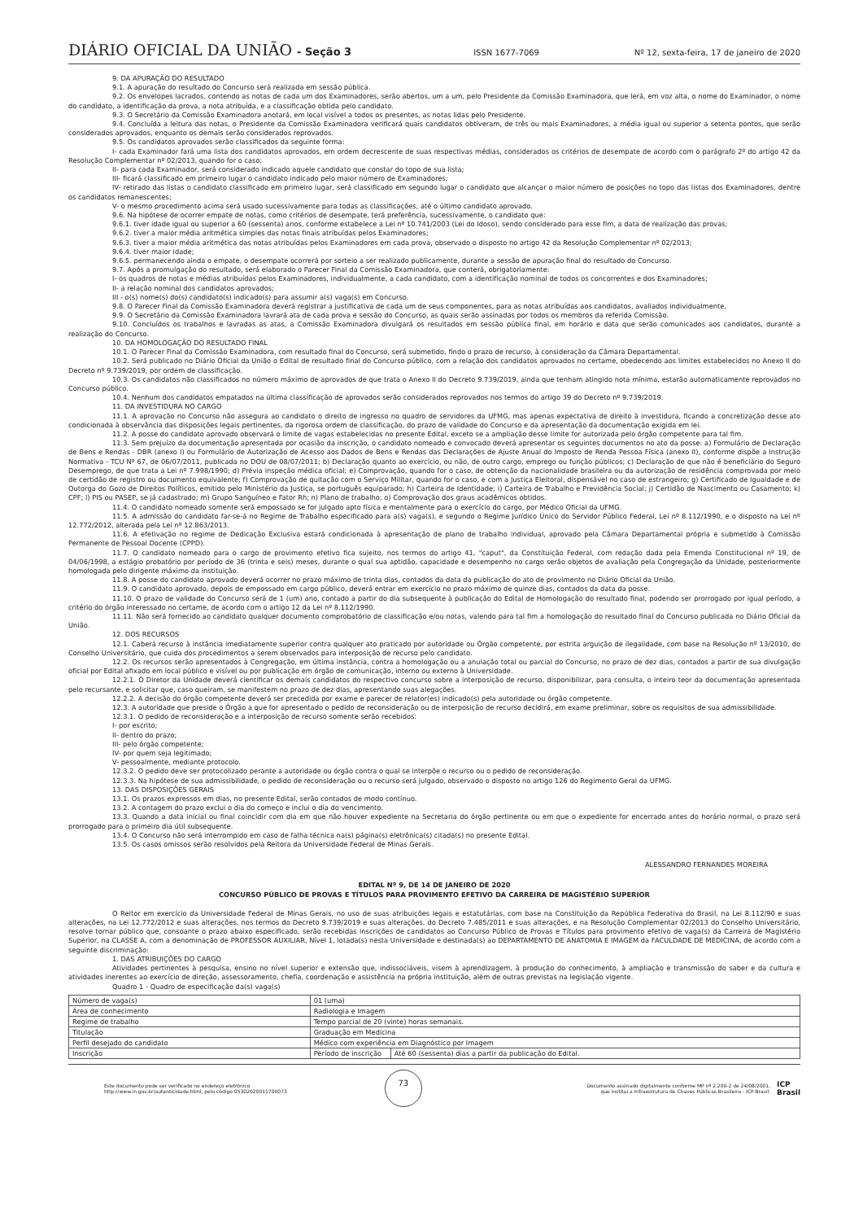DIÁRIO OFICIAL DA UNIÃO - Seção 3 ISSN 1677-7069 Nº 12, sexta-feira, 17 de janeiro de 2020
9. DA APURAÇÃO DO RESULTADO
9.1. A apuração do resultado do Concurso será realizada em sessão pública.
9.2. Os envelopes lacrados, contendo as notas de cada um dos Examinadores, serão abertos, um a um, pelo Presidente da Comissão Examinadora, que lerá, em voz alta, o nome do Examinador, o nome do candidato, a identificação da prova, a nota atribuída, e a classificação obtida pelo candidato.
9.3. O Secretário da Comissão Examinadora anotará, em local visível a todos os presentes, as notas lidas pelo Presidente.
9.4. Concluída a leitura das notas, o Presidente da Comissão Examinadora verificará quais candidatos obtiveram, de três ou mais Examinadores, a média igual ou superior a setenta pontos, que serão considerados aprovados, enquanto os demais serão considerados reprovados.
9.5. Os candidatos aprovados serão classificados da seguinte forma:
I- cada Examinador fará uma lista dos candidatos aprovados, em ordem decrescente de suas respectivas médias, considerados os critérios de desempate de acordo com o parágrafo 2º do artigo 42 da Resolução Complementar nº 02/2013, quando for o caso;
II- para cada Examinador, será considerado indicado aquele candidato que constar do topo de sua lista;
III- ficará classificado em primeiro lugar o candidato indicado pelo maior número de Examinadores;
IV- retirado das listas o candidato classificado em primeiro lugar, será classificado em segundo lugar o candidato que alcançar o maior número de posições no topo das listas dos Examinadores, dentre os candidatos remanescentes;
V- o mesmo procedimento acima será usado sucessivamente para todas as classificações, até o último candidato aprovado.
9.6. Na hipótese de ocorrer empate de notas, como critérios de desempate, terá preferência, sucessivamente, o candidato que:
9.6.1. tiver idade igual ou superior a 60 (sessenta) anos, conforme estabelece a Lei nº 10.741/2003 (Lei do Idoso), sendo considerado para esse fim, a data de realização das provas;
9.6.2. tiver a maior média aritmética simples das notas finais atribuídas pelos Examinadores;
9.6.3. tiver a maior média aritmética das notas atribuídas pelos Examinadores em cada prova, observado o disposto no artigo 42 da Resolução Complementar nº 02/2013;
9.6.4. tiver maior idade;
9.6.5. permanecendo ainda o empate, o desempate ocorrerá por sorteio a ser realizado publicamente, durante a sessão de apuração final do resultado do Concurso.
9.7. Após a promulgação do resultado, será elaborado o Parecer Final da Comissão Examinadora, que conterá, obrigatoriamente:
I- os quadros de notas e médias atribuídas pelos Examinadores, individualmente, a cada candidato, com a identificação nominal de todos os concorrentes e dos Examinadores;
II- a relação nominal dos candidatos aprovados;
III - o(s) nome(s) do(s) candidato(s) indicado(s) para assumir a(s) vaga(s) em Concurso.
9.8. O Parecer Final da Comissão Examinadora deverá registrar a justificativa de cada um de seus componentes, para as notas atribuídas aos candidatos, avaliados individualmente.
9.9. O Secretário da Comissão Examinadora lavrará ata de cada prova e sessão do Concurso, as quais serão assinadas por todos os membros da referida Comissão.
9.10. Concluídos os trabalhos e lavradas as atas, a Comissão Examinadora divulgará os resultados em sessão pública final, em horário e data que serão comunicados aos candidatos, durante a realização do Concurso.
10. DA HOMOLOGAÇÃO DO RESULTADO FINAL
10.1. O Parecer Final da Comissão Examinadora, com resultado final do Concurso, será submetido, findo o prazo de recurso, à consideração da Câmara Departamental.
10.2. Será publicado no Diário Oficial da União o Edital de resultado final do Concurso público, com a relação dos candidatos aprovados no certame, obedecendo aos limites estabelecidos no Anexo II do Decreto nº 9.739/2019, por ordem de classificação.
10.3. Os candidatos não classificados no número máximo de aprovados de que trata o Anexo II do Decreto 9.739/2019, ainda que tenham atingido nota mínima, estarão automaticamente reprovados no Concurso público.
10.4. Nenhum dos candidatos empatados na última classificação de aprovados serão considerados reprovados nos termos do artigo 39 do Decreto nº 9.739/2019.
11. DA INVESTIDURA NO CARGO
11.1. A aprovação no Concurso não assegura ao candidato o direito de ingresso no quadro de servidores da UFMG, mas apenas expectativa de direito à investidura, ficando a concretização desse ato condicionada à observância das disposições legais pertinentes, da rigorosa ordem de classificação, do prazo de validade do Concurso e da apresentação da documentação exigida em lei.
11.2. A posse do candidato aprovado observará o limite de vagas estabelecidas no presente Edital, exceto se a ampliação desse limite for autorizada pelo órgão competente para tal fim.
11.3. Sem prejuízo da documentação apresentada por ocasião da inscrição, o candidato nomeado e convocado deverá apresentar os seguintes documentos no ato da posse: a) Formulário de Declaração de Bens e Rendas - DBR (anexo I) ou Formulário de Autorização de Acesso aos Dados de Bens e Rendas das Declarações de Ajuste Anual do Imposto de Renda Pessoa Física (anexo II), conforme dispõe a Instrução Normativa - TCU Nº 67, de 06/07/2011, publicada no DOU de 08/07/2011; b) Declaração quanto ao exercício, ou não, de outro cargo, emprego ou função públicos; c) Declaração de que não é beneficiário do Seguro Desemprego, de que trata a Lei nº 7.998/1990; d) Prévia inspeção médica oficial; e) Comprovação, quando for o caso, de obtenção da nacionalidade brasileira ou da autorização de residência comprovada por meio de certidão de registro ou documento equivalente; f) Comprovação de quitação com o Serviço Militar, quando for o caso, e com a Justiça Eleitoral, dispensável no caso de estrangeiro; g) Certificado de Igualdade e de Outorga do Gozo de Direitos Políticos, emitido pelo Ministério da Justiça, se português equiparado; h) Carteira de Identidade; i) Carteira de Trabalho e Previdência Social; j) Certidão de Nascimento ou Casamento; k) CPF; l) PIS ou PASEP, se já cadastrado; m) Grupo Sanguíneo e Fator Rh; n) Plano de trabalho; o) Comprovação dos graus acadêmicos obtidos.
11.4. O candidato nomeado somente será empossado se for julgado apto física e mentalmente para o exercício do cargo, por Médico Oficial da UFMG.
11.5. A admissão do candidato far-se-á no Regime de Trabalho especificado para a(s) vaga(s), e segundo o Regime Jurídico Único do Servidor Público Federal, Lei nº 8.112/1990, e o disposto na Lei nº 12.772/2012, alterada pela Lei nº 12.863/2013.
11.6. A efetivação no regime de Dedicação Exclusiva estará condicionada à apresentação de plano de trabalho individual, aprovado pela Câmara Departamental própria e submetido à Comissão Permanente de Pessoal Docente (CPPD).
11.7. O candidato nomeado para o cargo de provimento efetivo fica sujeito, nos termos do artigo 41, "caput", da Constituição Federal, com redação dada pela Emenda Constitucional nº 19, de 04/06/1998, a estágio probatório por período de 36 (trinta e seis) meses, durante o qual sua aptidão, capacidade e desempenho no cargo serão objetos de avaliação pela Congregação da Unidade, posteriormente homologada pelo dirigente máximo da instituição.
11.8. A posse do candidato aprovado deverá ocorrer no prazo máximo de trinta dias, contados da data da publicação do ato de provimento no Diário Oficial da União.
11.9. O candidato aprovado, depois de empossado em cargo público, deverá entrar em exercício no prazo máximo de quinze dias, contados da data da posse.
11.10. O prazo de validade do Concurso será de 1 (um) ano, contado a partir do dia subsequente à publicação do Edital de Homologação do resultado final, podendo ser prorrogado por igual período, a critério do órgão interessado no certame, de acordo com o artigo 12 da Lei nº 8.112/1990.
11.11. Não será fornecido ao candidato qualquer documento comprobatório de classificação e/ou notas, valendo para tal fim a homologação do resultado final do Concurso publicada no Diário Oficial da União.
12. DOS RECURSOS
12.1. Caberá recurso à instância imediatamente superior contra qualquer ato praticado por autoridade ou Órgão competente, por estrita arguição de ilegalidade, com base na Resolução nº 13/2010, do Conselho Universitário, que cuida dos procedimentos a serem observados para interposição de recurso pelo candidato.
12.2. Os recursos serão apresentados à Congregação, em última instância, contra a homologação ou a anulação total ou parcial do Concurso, no prazo de dez dias, contados a partir de sua divulgação oficial por Edital afixado em local público e visível ou por publicação em órgão de comunicação, interno ou externo à Universidade.
12.2.1. O Diretor da Unidade deverá cientificar os demais candidatos do respectivo concurso sobre a interposição de recurso, disponibilizar, para consulta, o inteiro teor da documentação apresentada pelo recursante, e solicitar que, caso queiram, se manifestem no prazo de dez dias, apresentando suas alegações.
12.2.2. A decisão do órgão competente deverá ser precedida por exame e parecer de relator(es) indicado(s) pela autoridade ou órgão competente.
12.3. A autoridade que preside o Órgão a que for apresentado o pedido de reconsideração ou de interposição de recurso decidirá, em exame preliminar, sobre os requisitos de sua admissibilidade.
12.3.1. O pedido de reconsideração e a interposição de recurso somente serão recebidos:
I- por escrito;
II- dentro do prazo;
III- pelo órgão competente;
IV- por quem seja legitimado;
V- pessoalmente, mediante protocolo.
12.3.2. O pedido deve ser protocolizado perante a autoridade ou órgão contra o qual se interpõe o recurso ou o pedido de reconsideração.
12.3.3. Na hipótese de sua admissibilidade, o pedido de reconsideração ou o recurso será julgado, observado o disposto no artigo 126 do Regimento Geral da UFMG.
13. DAS DISPOSIÇÕES GERAIS
13.1. Os prazos expressos em dias, no presente Edital, serão contados de modo contínuo.
13.2. A contagem do prazo exclui o dia do começo e inclui o dia do vencimento.
13.3. Quando a data inicial ou final coincidir com dia em que não houver expediente na Secretaria do órgão pertinente ou em que o expediente for encerrado antes do horário normal, o prazo será prorrogado para o primeiro dia útil subsequente.
13.4. O Concurso não será interrompido em caso de falha técnica na(s) página(s) eletrônica(s) citada(s) no presente Edital.
13.5. Os casos omissos serão resolvidos pela Reitora da Universidade Federal de Minas Gerais.
ALESSANDRO FERNANDES MOREIRA
EDITAL Nº 9, DE 14 DE JANEIRO DE 2020
CONCURSO PÚBLICO DE PROVAS E TÍTULOS PARA PROVIMENTO EFETIVO DA CARREIRA DE MAGISTÉRIO SUPERIOR
O Reitor em exercício da Universidade Federal de Minas Gerais, no uso de suas atribuições legais e estatutárias, com base na Constituição da República Federativa do Brasil, na Lei 8.112/90 e suas alterações, na Lei 12.772/2012 e suas alterações, nos termos do Decreto 9.739/2019 e suas alterações, do Decreto 7.485/2011 e suas alterações, e na Resolução Complementar 02/2013 do Conselho Universitário, resolve tornar público que, consoante o prazo abaixo especificado, serão recebidas inscrições de candidatos ao Concurso Público de Provas e Títulos para provimento efetivo de vaga(s) da Carreira de Magistério Superior, na CLASSE A, com a denominação de PROFESSOR AUXILIAR, Nível 1, lotada(s) nesta Universidade e destinada(s) ao DEPARTAMENTO DE ANATOMIA E IMAGEM da FACULDADE DE MEDICINA, de acordo com a seguinte discriminação:
1. DAS ATRIBUIÇÕES DO CARGO
Atividades pertinentes à pesquisa, ensino no nível superior e extensão que, indissociáveis, visem à aprendizagem, à produção do conhecimento, à ampliação e transmissão do saber e da cultura e atividades inerentes ao exercício de direção, assessoramento, chefia, coordenação e assistência na própria instituição, além de outras previstas na legislação vigente.
Quadro 1 - Quadro de especificação da(s) vaga(s)
| Número de vaga(s) | 01 (uma) | |
| Área de conhecimento | Radiologia e Imagem | |
| Regime de trabalho | Tempo parcial de 20 (vinte) horas semanais. | |
| Titulação | Graduação em Medicina | |
| Perfil desejado do candidato | Médico com experiência em Diagnóstico por Imagem | |
| Inscrição | Período de inscrição | Até 60 (sessenta) dias a partir da publicação do Edital. |
Este documento pode ser verificado no endereço eletrônico
http://www.in.gov.br/autenticidade.html, pelo código 05302020011700073
73
Documento assinado digitalmente conforme MP nº 2.200-2 de 24/08/2001,
que institui a Infraestrutura de Chaves Públicas Brasileira - ICP-Brasil. ICP
Brasil